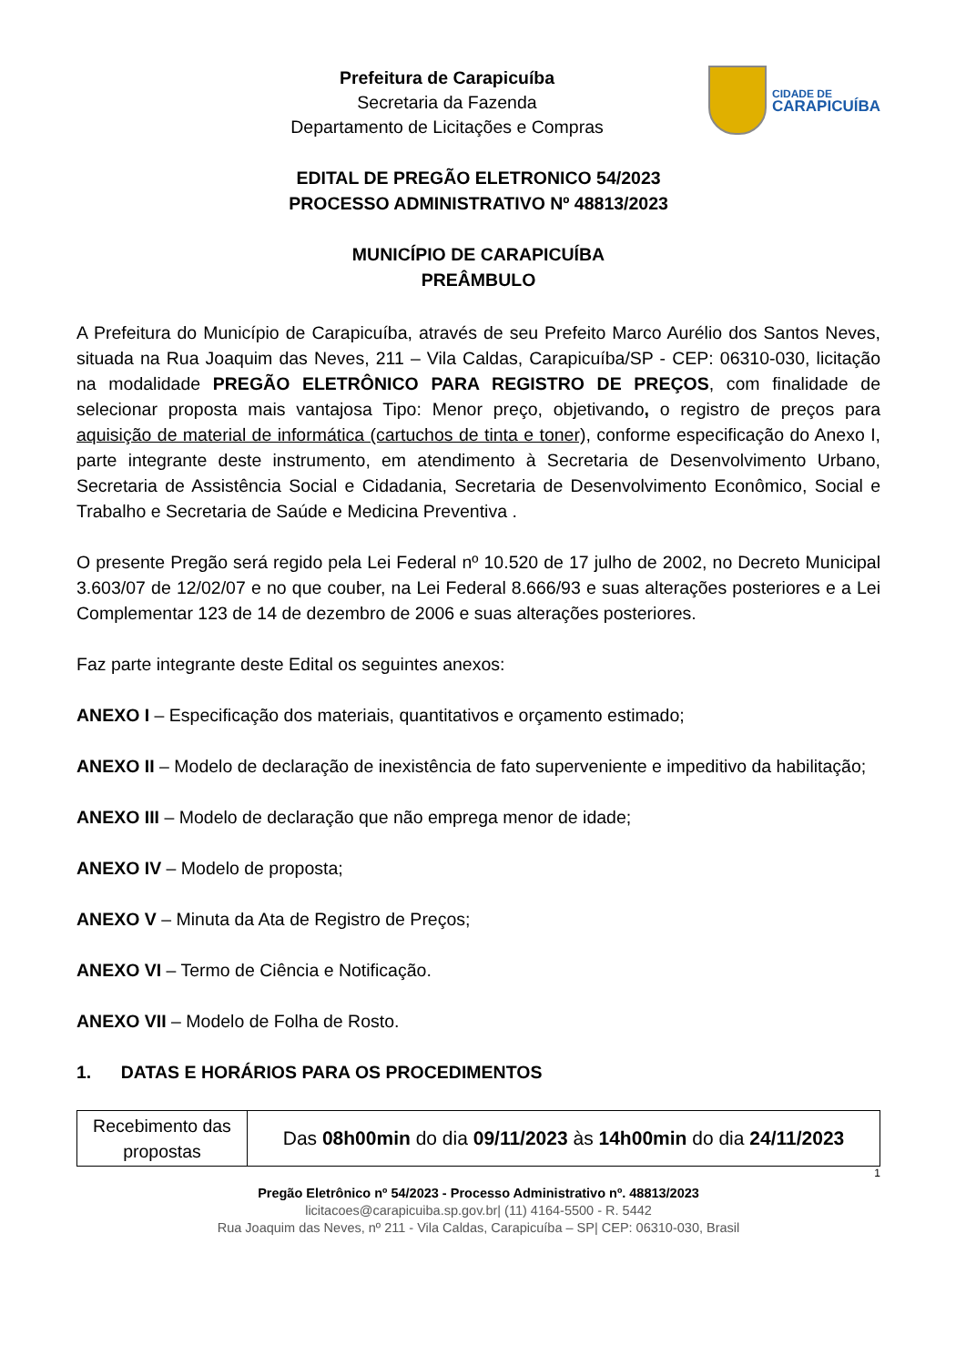Prefeitura de Carapicuíba
Secretaria da Fazenda
Departamento de Licitações e Compras
CIDADE DE
CARAPICUÍBA
EDITAL DE PREGÃO ELETRONICO 54/2023
PROCESSO ADMINISTRATIVO Nº 48813/2023
MUNICÍPIO DE CARAPICUÍBA
PREÂMBULO
A Prefeitura do Município de Carapicuíba, através de seu Prefeito Marco Aurélio dos Santos Neves, situada na Rua Joaquim das Neves, 211 – Vila Caldas, Carapicuíba/SP - CEP: 06310-030, licitação na modalidade PREGÃO ELETRÔNICO PARA REGISTRO DE PREÇOS, com finalidade de selecionar proposta mais vantajosa Tipo: Menor preço, objetivando, o registro de preços para aquisição de material de informática (cartuchos de tinta e toner), conforme especificação do Anexo I, parte integrante deste instrumento, em atendimento à Secretaria de Desenvolvimento Urbano, Secretaria de Assistência Social e Cidadania, Secretaria de Desenvolvimento Econômico, Social e Trabalho e Secretaria de Saúde e Medicina Preventiva .
O presente Pregão será regido pela Lei Federal nº 10.520 de 17 julho de 2002, no Decreto Municipal 3.603/07 de 12/02/07 e no que couber, na Lei Federal 8.666/93 e suas alterações posteriores e a Lei Complementar 123 de 14 de dezembro de 2006 e suas alterações posteriores.
Faz parte integrante deste Edital os seguintes anexos:
ANEXO I – Especificação dos materiais, quantitativos e orçamento estimado;
ANEXO II – Modelo de declaração de inexistência de fato superveniente e impeditivo da habilitação;
ANEXO III – Modelo de declaração que não emprega menor de idade;
ANEXO IV – Modelo de proposta;
ANEXO V – Minuta da Ata de Registro de Preços;
ANEXO VI – Termo de Ciência e Notificação.
ANEXO VII – Modelo de Folha de Rosto.
1. DATAS E HORÁRIOS PARA OS PROCEDIMENTOS
| Recebimento das propostas | Das 08h00min do dia 09/11/2023 às 14h00min do dia 24/11/2023 |
1
Pregão Eletrônico nº 54/2023 - Processo Administrativo nº. 48813/2023
licitacoes@carapicuiba.sp.gov.br| (11) 4164-5500 - R. 5442
Rua Joaquim das Neves, nº 211 - Vila Caldas, Carapicuíba – SP| CEP: 06310-030, Brasil